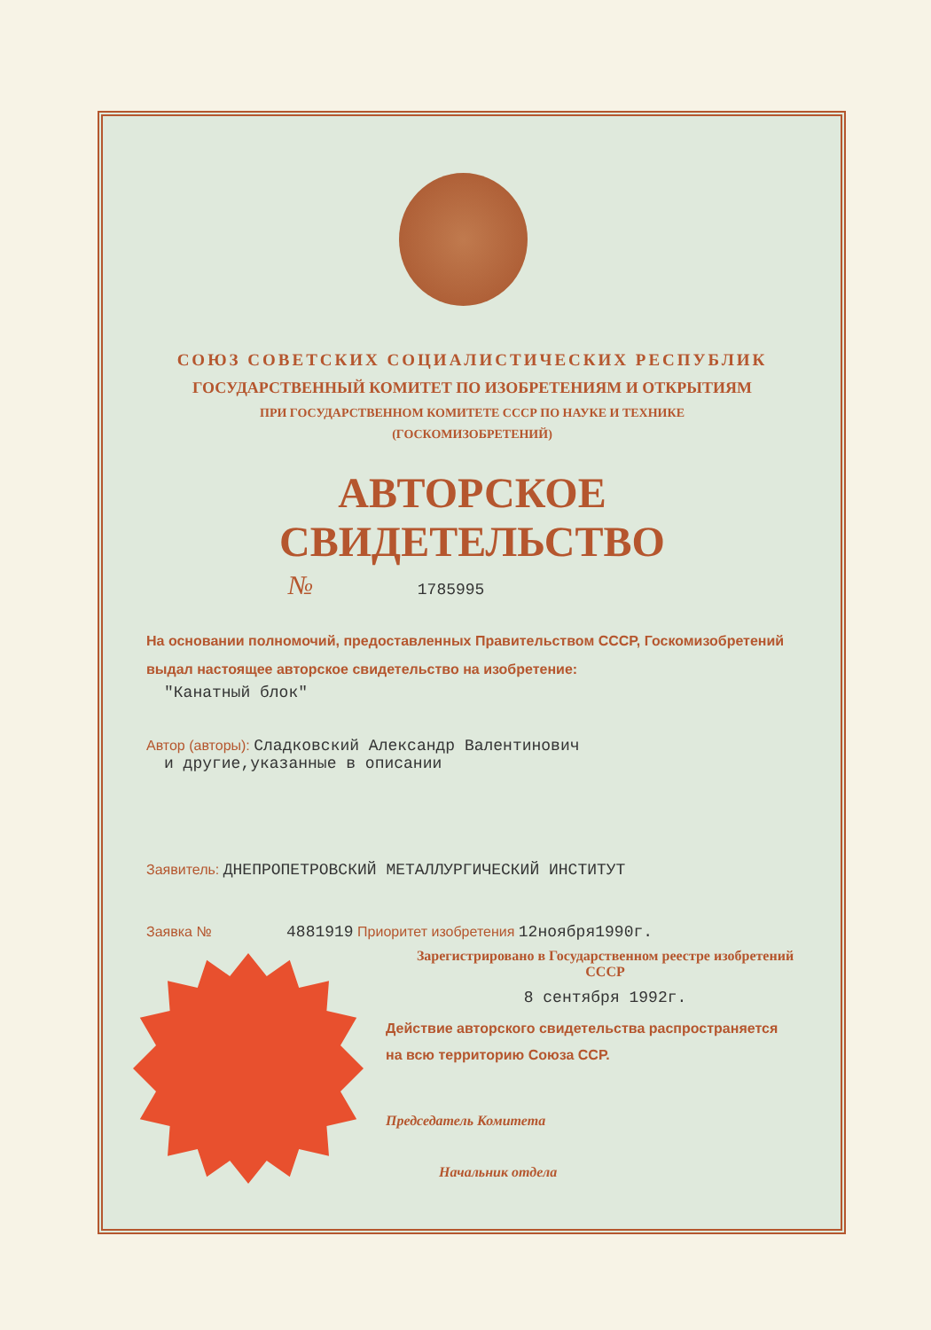СОЮЗ СОВЕТСКИХ СОЦИАЛИСТИЧЕСКИХ РЕСПУБЛИК
ГОСУДАРСТВЕННЫЙ КОМИТЕТ ПО ИЗОБРЕТЕНИЯМ И ОТКРЫТИЯМ
ПРИ ГОСУДАРСТВЕННОМ КОМИТЕТЕ СССР ПО НАУКЕ И ТЕХНИКЕ
(ГОСКОМИЗОБРЕТЕНИЙ)
АВТОРСКОЕ СВИДЕТЕЛЬСТВО
№ 1785995
На основании полномочий, предоставленных Правительством СССР, Госкомизобретений выдал настоящее авторское свидетельство на изобретение:
"Канатный блок"
Автор (авторы): Сладковский Александр Валентинович
и другие,указанные в описании
Заявитель: ДНЕПРОПЕТРОВСКИЙ МЕТАЛЛУРГИЧЕСКИЙ ИНСТИТУТ
Заявка № 4881919 Приоритет изобретения 12ноября1990г.
Зарегистрировано в Государственном реестре изобретений СССР
8 сентября 1992г.
Действие авторского свидетельства распространяется на всю территорию Союза ССР.
Председатель Комитета
Начальник отдела